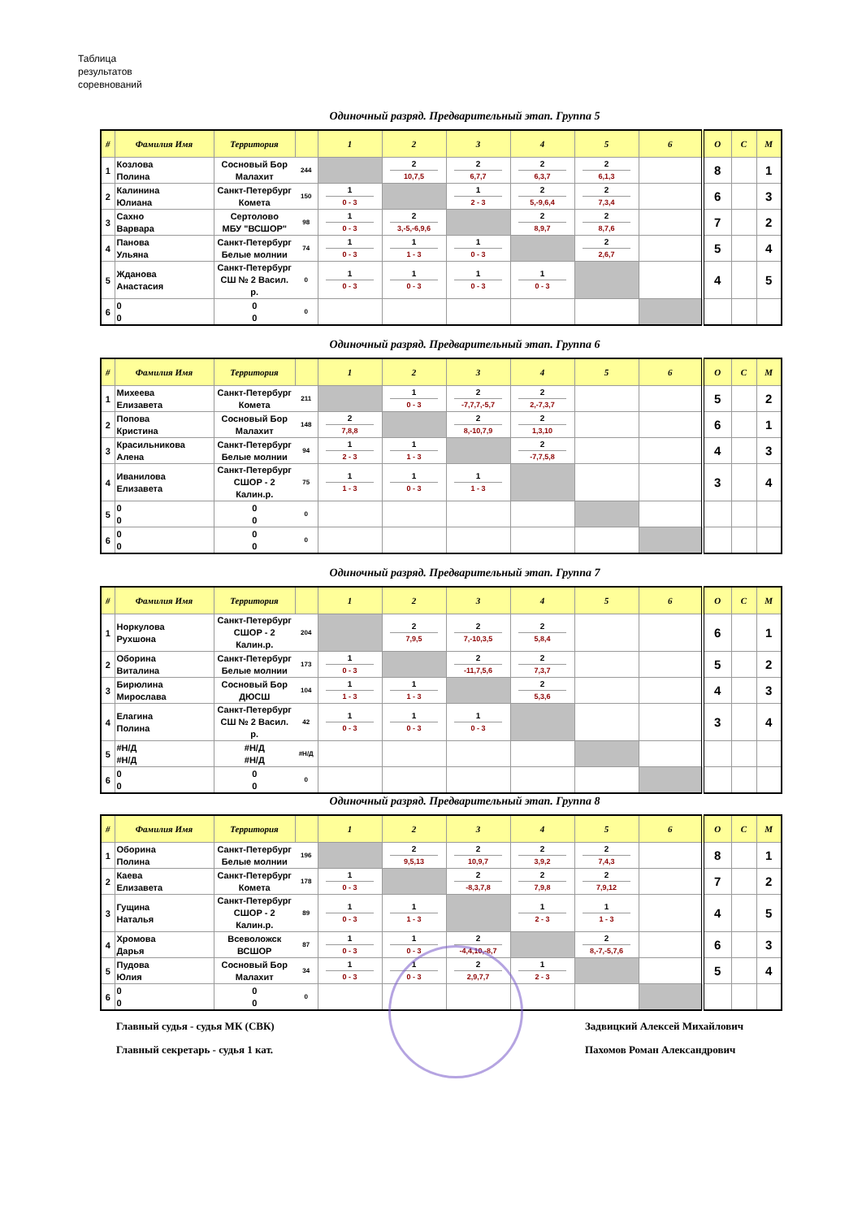Таблица
результатов
соревнований
Одиночный разряд. Предварительный этап. Группа 5
| # | Фамилия Имя | Территория | | 1 | 2 | 3 | 4 | 5 | 6 | О | С | М |
| --- | --- | --- | --- | --- | --- | --- | --- | --- | --- | --- | --- | --- |
| 1 | Козлова Полина | Сосновый Бор Малахит | 244 | | 2 10,7,5 | 2 6,7,7 | 2 6,3,7 | 2 6,1,3 | | 8 | | 1 |
| 2 | Калинина Юлиана | Санкт-Петербург Комета | 150 | 1 0 - 3 | | 1 2 - 3 | 2 5,-9,6,4 | 2 7,3,4 | | 6 | | 3 |
| 3 | Сахно Варвара | Сертолово МБУ "ВСШОР" | 98 | 1 0 - 3 | 2 3,-5,-6,9,6 | | 2 8,9,7 | 2 8,7,6 | | 7 | | 2 |
| 4 | Панова Ульяна | Санкт-Петербург Белые молнии | 74 | 1 0 - 3 | 1 1 - 3 | 1 0 - 3 | | 2 2,6,7 | | 5 | | 4 |
| 5 | Жданова Анастасия | Санкт-Петербург СШ № 2 Васил. р. | 0 | 1 0 - 3 | 1 0 - 3 | 1 0 - 3 | 1 0 - 3 | | | 4 | | 5 |
| 6 | 0 0 | 0 0 | 0 | | | | | | | | | |
Одиночный разряд. Предварительный этап. Группа 6
| # | Фамилия Имя | Территория | | 1 | 2 | 3 | 4 | 5 | 6 | О | С | М |
| --- | --- | --- | --- | --- | --- | --- | --- | --- | --- | --- | --- | --- |
| 1 | Михеева Елизавета | Санкт-Петербург Комета | 211 | | 1 0 - 3 | 2 -7,7,7,-5,7 | 2 2,-7,3,7 | | | 5 | | 2 |
| 2 | Попова Кристина | Сосновый Бор Малахит | 148 | 2 7,8,8 | | 2 8,-10,7,9 | 2 1,3,10 | | | 6 | | 1 |
| 3 | Красильникова Алена | Санкт-Петербург Белые молнии | 94 | 1 2 - 3 | 1 1 - 3 | | 2 -7,7,5,8 | | | 4 | | 3 |
| 4 | Иванилова Елизавета | Санкт-Петербург СШОР - 2 Калин.р. | 75 | 1 1 - 3 | 1 0 - 3 | 1 1 - 3 | | | | 3 | | 4 |
| 5 | 0 0 | 0 0 | 0 | | | | | | | | | |
| 6 | 0 0 | 0 0 | 0 | | | | | | | | | |
Одиночный разряд. Предварительный этап. Группа 7
| # | Фамилия Имя | Территория | | 1 | 2 | 3 | 4 | 5 | 6 | О | С | М |
| --- | --- | --- | --- | --- | --- | --- | --- | --- | --- | --- | --- | --- |
| 1 | Норкулова Рухшона | Санкт-Петербург СШОР - 2 Калин.р. | 204 | | 2 7,9,5 | 2 7,-10,3,5 | 2 5,8,4 | | | 6 | | 1 |
| 2 | Оборина Виталина | Санкт-Петербург Белые молнии | 173 | 1 0 - 3 | | 2 -11,7,5,6 | 2 7,3,7 | | | 5 | | 2 |
| 3 | Бирюлина Мирослава | Сосновый Бор ДЮСШ | 104 | 1 1 - 3 | 1 1 - 3 | | 2 5,3,6 | | | 4 | | 3 |
| 4 | Елагина Полина | Санкт-Петербург СШ № 2 Васил. р. | 42 | 1 0 - 3 | 1 0 - 3 | 1 0 - 3 | | | | 3 | | 4 |
| 5 | #Н/Д #Н/Д | #Н/Д #Н/Д | #Н/Д | | | | | | | | | |
| 6 | 0 0 | 0 0 | 0 | | | | | | | | | |
Одиночный разряд. Предварительный этап. Группа 8
| # | Фамилия Имя | Территория | | 1 | 2 | 3 | 4 | 5 | 6 | О | С | М |
| --- | --- | --- | --- | --- | --- | --- | --- | --- | --- | --- | --- | --- |
| 1 | Оборина Полина | Санкт-Петербург Белые молнии | 196 | | 2 9,5,13 | 2 10,9,7 | 2 3,9,2 | 2 7,4,3 | | 8 | | 1 |
| 2 | Каева Елизавета | Санкт-Петербург Комета | 178 | 1 0 - 3 | | 2 -8,3,7,8 | 2 7,9,8 | 2 7,9,12 | | 7 | | 2 |
| 3 | Гущина Наталья | Санкт-Петербург СШОР - 2 Калин.р. | 89 | 1 0 - 3 | 1 1 - 3 | | 1 2 - 3 | 1 1 - 3 | | 4 | | 5 |
| 4 | Хромова Дарья | Всеволожск ВСШОР | 87 | 1 0 - 3 | 1 0 - 3 | 2 -4,4,10,-8,7 | | 2 8,-7,-5,7,6 | | 6 | | 3 |
| 5 | Пудова Юлия | Сосновый Бор Малахит | 34 | 1 0 - 3 | 1 0 - 3 | 2 2,9,7,7 | 1 2 - 3 | | | 5 | | 4 |
| 6 | 0 0 | 0 0 | 0 | | | | | | | | | |
Главный судья - судья МК (СВК) Задвицкий Алексей Михайлович
Главный секретарь - судья 1 кат.
Пахомов Роман Александрович